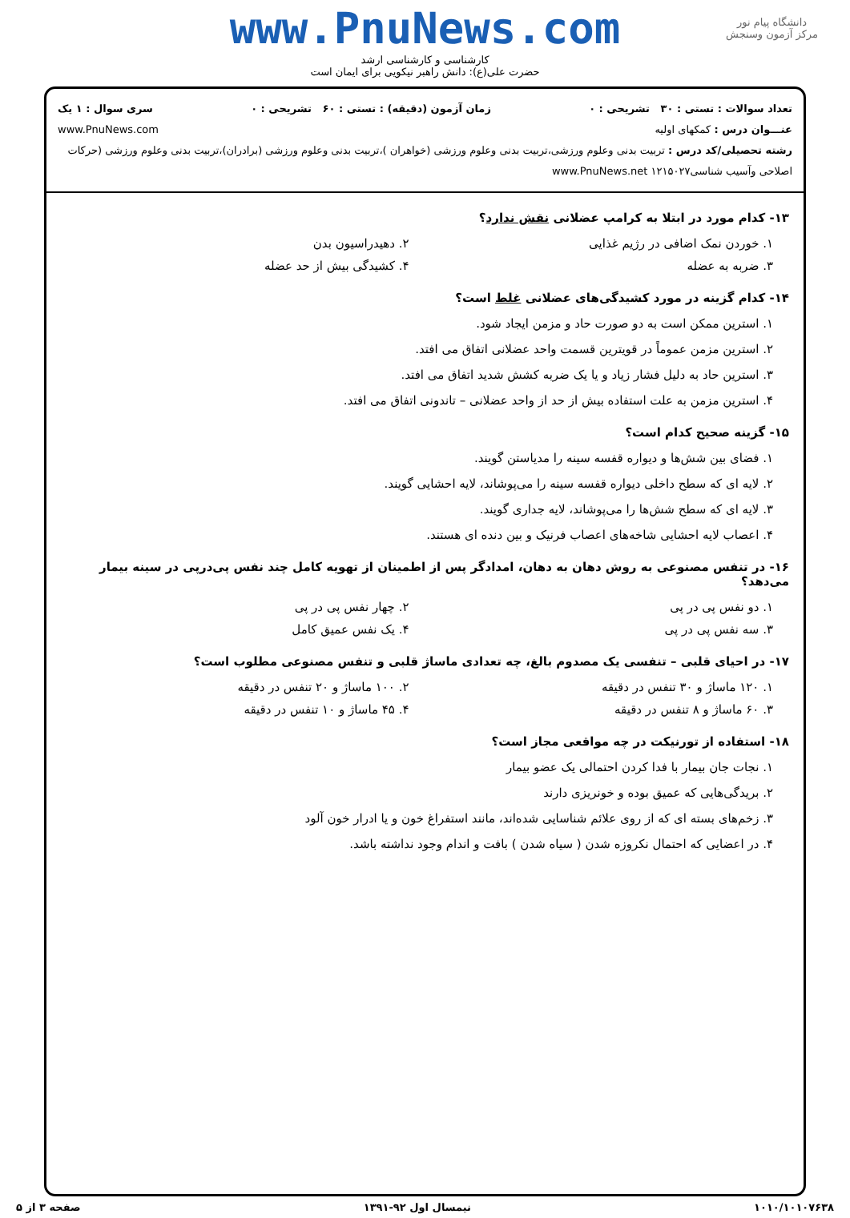دانشگاه پیام نور
مرکز آزمون وسنجش
www.PnuNews.com
کارشناسی و کارشناسی ارشد
حضرت علی(ع): دانش راهبر نیکویی برای ایمان است
تعداد سوالات : تستی : ۳۰ تشریحی : ۰ زمان آزمون (دقیقه) : تستی : ۶۰ تشریحی : ۰ سری سوال : ۱ یک
عنـــوان درس : کمکهای اولیه www.PnuNews.com
رشته تحصیلی/کد درس : تربیت بدنی وعلوم ورزشی،تربیت بدنی وعلوم ورزشی (خواهران )،تربیت بدنی وعلوم ورزشی (برادران)،تربیت بدنی وعلوم ورزشی (حرکات اصلاحی وآسیب شناسی۱۲۱۵۰۲۷ www.PnuNews.net
۱۳- کدام مورد در ابتلا به کرامپ عضلانی نقش ندارد؟
۱. خوردن نمک اضافی در رژیم غذایی
۲. دهیدراسیون بدن
۳. ضربه به عضله ۴. کشیدگی بیش از حد عضله
۱۴- کدام گزینه در مورد کشیدگی‌های عضلانی غلط است؟
۱. استرین ممکن است به دو صورت حاد و مزمن ایجاد شود.
۲. استرین مزمن عموماً در قویترین قسمت واحد عضلانی اتفاق می افتد.
۳. استرین حاد به دلیل فشار زیاد و یا یک ضربه کشش شدید اتفاق می افتد.
۴. استرین مزمن به علت استفاده بیش از حد از واحد عضلانی – تاندونی اتفاق می افتد.
۱۵- گزینه صحیح کدام است؟
۱. فضای بین شش‌ها و دیواره قفسه سینه را مدیاستن گویند.
۲. لایه ای که سطح داخلی دیواره قفسه سینه را می‌پوشاند، لایه احشایی گویند.
۳. لایه ای که سطح شش‌ها را می‌پوشاند، لایه جداری گویند.
۴. اعصاب لایه احشایی شاخه‌های اعصاب فرنیک و بین دنده ای هستند.
۱۶- در تنفس مصنوعی به روش دهان به دهان، امدادگر پس از اطمینان از تهویه کامل چند نفس پی‌درپی در سینه بیمار می‌دهد؟
۱. دو نفس پی در پی ۲. چهار نفس پی در پی
۳. سه نفس پی در پی ۴. یک نفس عمیق کامل
۱۷- در احیای قلبی – تنفسی یک مصدوم بالغ، چه تعدادی ماساژ قلبی و تنفس مصنوعی مطلوب است؟
۱. ۱۲۰ ماساژ و ۳۰ تنفس در دقیقه
۲. ۱۰۰ ماساژ و ۲۰ تنفس در دقیقه
۳. ۶۰ ماساژ و ۸ تنفس در دقیقه ۴. ۴۵ ماساژ و ۱۰ تنفس در دقیقه
۱۸- استفاده از تورنیکت در چه مواقعی مجاز است؟
۱. نجات جان بیمار با فدا کردن احتمالی یک عضو بیمار
۲. بریدگی‌هایی که عمیق بوده و خونریزی دارند
۳. زخم‌های بسته ای که از روی علائم شناسایی شده‌اند، مانند استفراغ خون و یا ادرار خون آلود
۴. در اعضایی که احتمال نکروزه شدن ( سیاه شدن ) بافت و اندام وجود نداشته باشد.
۱۰۱۰/۱۰۱۰۷۶۳۸ نیمسال اول ۹۲-۱۳۹۱ صفحه ۳ از ۵